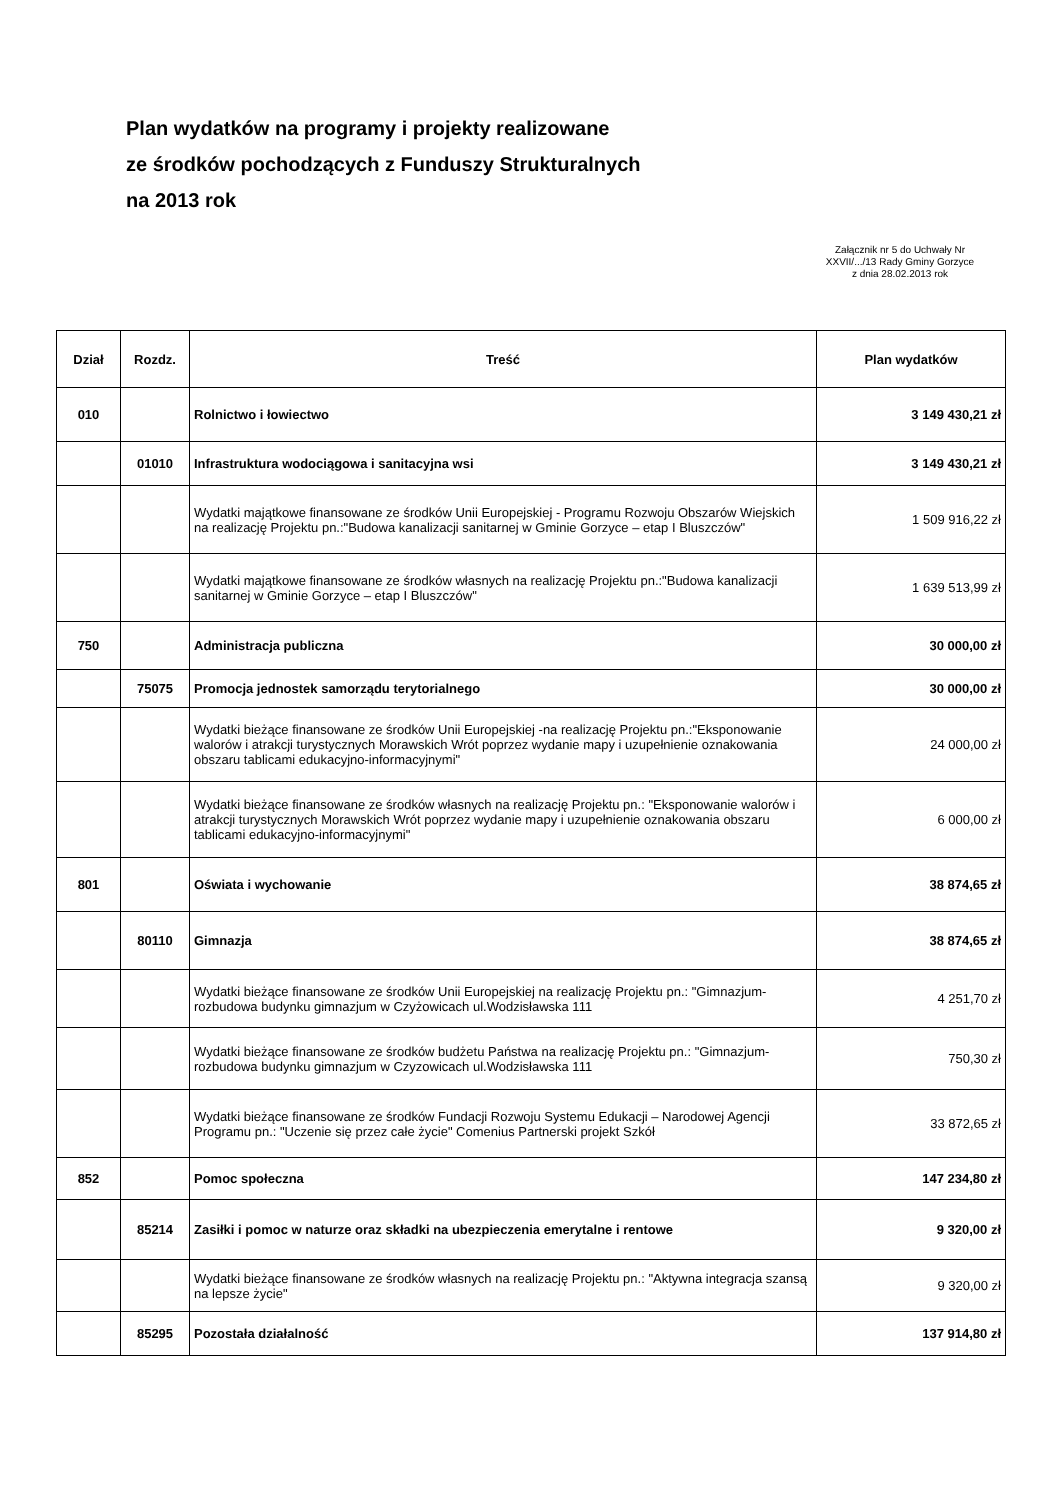Plan wydatków na programy i projekty realizowane
ze środków pochodzących z Funduszy Strukturalnych
na 2013 rok
Załącznik nr 5 do Uchwały Nr
XXVII/.../13 Rady Gminy Gorzyce
z dnia 28.02.2013 rok
| Dział | Rozdz. | Treść | Plan wydatków |
| --- | --- | --- | --- |
| 010 | | Rolnictwo i łowiectwo | 3 149 430,21 zł |
| | 01010 | Infrastruktura wodociągowa i sanitacyjna wsi | 3 149 430,21 zł |
| | | Wydatki majątkowe finansowane ze środków Unii Europejskiej - Programu Rozwoju Obszarów Wiejskich na realizację Projektu pn.:"Budowa kanalizacji sanitarnej w Gminie Gorzyce – etap I Bluszczów" | 1 509 916,22 zł |
| | | Wydatki majątkowe finansowane ze środków własnych na realizację Projektu pn.:"Budowa kanalizacji sanitarnej w Gminie Gorzyce – etap I Bluszczów" | 1 639 513,99 zł |
| 750 | | Administracja publiczna | 30 000,00 zł |
| | 75075 | Promocja jednostek samorządu terytorialnego | 30 000,00 zł |
| | | Wydatki bieżące finansowane ze środków Unii Europejskiej -na realizację Projektu pn.:"Eksponowanie walorów i atrakcji turystycznych Morawskich Wrót poprzez wydanie mapy i uzupełnienie oznakowania obszaru tablicami edukacyjno-informacyjnymi" | 24 000,00 zł |
| | | Wydatki bieżące finansowane ze środków własnych na realizację Projektu pn.: "Eksponowanie walorów i atrakcji turystycznych Morawskich Wrót poprzez wydanie mapy i uzupełnienie oznakowania obszaru tablicami edukacyjno-informacyjnymi" | 6 000,00 zł |
| 801 | | Oświata i wychowanie | 38 874,65 zł |
| | 80110 | Gimnazja | 38 874,65 zł |
| | | Wydatki bieżące finansowane ze środków Unii Europejskiej na realizację Projektu pn.: "Gimnazjum-rozbudowa budynku gimnazjum w Czyżowicach ul.Wodzisławska 111 | 4 251,70 zł |
| | | Wydatki bieżące finansowane ze środków budżetu Państwa na realizację Projektu pn.: "Gimnazjum-rozbudowa budynku gimnazjum w Czyzowicach ul.Wodzisławska 111 | 750,30 zł |
| | | Wydatki bieżące finansowane ze środków Fundacji Rozwoju Systemu Edukacji – Narodowej Agencji Programu pn.: "Uczenie się przez całe życie" Comenius Partnerski projekt Szkół | 33 872,65 zł |
| 852 | | Pomoc społeczna | 147 234,80 zł |
| | 85214 | Zasiłki i pomoc w naturze oraz składki na ubezpieczenia emerytalne i rentowe | 9 320,00 zł |
| | | Wydatki bieżące finansowane ze środków własnych na realizację Projektu pn.: "Aktywna integracja szansą na lepsze życie" | 9 320,00 zł |
| | 85295 | Pozostała działalność | 137 914,80 zł |